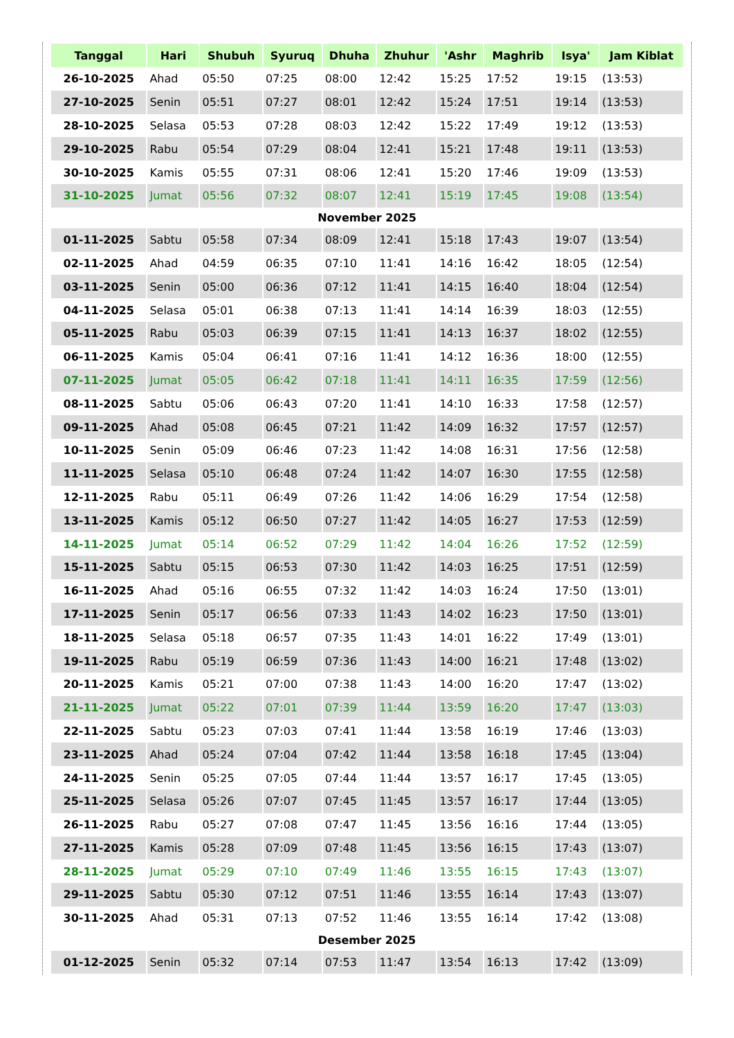| Tanggal | Hari | Shubuh | Syuruq | Dhuha | Zhuhur | 'Ashr | Maghrib | Isya' | Jam Kiblat |
| --- | --- | --- | --- | --- | --- | --- | --- | --- | --- |
| 26-10-2025 | Ahad | 05:50 | 07:25 | 08:00 | 12:42 | 15:25 | 17:52 | 19:15 | (13:53) |
| 27-10-2025 | Senin | 05:51 | 07:27 | 08:01 | 12:42 | 15:24 | 17:51 | 19:14 | (13:53) |
| 28-10-2025 | Selasa | 05:53 | 07:28 | 08:03 | 12:42 | 15:22 | 17:49 | 19:12 | (13:53) |
| 29-10-2025 | Rabu | 05:54 | 07:29 | 08:04 | 12:41 | 15:21 | 17:48 | 19:11 | (13:53) |
| 30-10-2025 | Kamis | 05:55 | 07:31 | 08:06 | 12:41 | 15:20 | 17:46 | 19:09 | (13:53) |
| 31-10-2025 | Jumat | 05:56 | 07:32 | 08:07 | 12:41 | 15:19 | 17:45 | 19:08 | (13:54) |
| November 2025 | | | | | | | | | |
| 01-11-2025 | Sabtu | 05:58 | 07:34 | 08:09 | 12:41 | 15:18 | 17:43 | 19:07 | (13:54) |
| 02-11-2025 | Ahad | 04:59 | 06:35 | 07:10 | 11:41 | 14:16 | 16:42 | 18:05 | (12:54) |
| 03-11-2025 | Senin | 05:00 | 06:36 | 07:12 | 11:41 | 14:15 | 16:40 | 18:04 | (12:54) |
| 04-11-2025 | Selasa | 05:01 | 06:38 | 07:13 | 11:41 | 14:14 | 16:39 | 18:03 | (12:55) |
| 05-11-2025 | Rabu | 05:03 | 06:39 | 07:15 | 11:41 | 14:13 | 16:37 | 18:02 | (12:55) |
| 06-11-2025 | Kamis | 05:04 | 06:41 | 07:16 | 11:41 | 14:12 | 16:36 | 18:00 | (12:55) |
| 07-11-2025 | Jumat | 05:05 | 06:42 | 07:18 | 11:41 | 14:11 | 16:35 | 17:59 | (12:56) |
| 08-11-2025 | Sabtu | 05:06 | 06:43 | 07:20 | 11:41 | 14:10 | 16:33 | 17:58 | (12:57) |
| 09-11-2025 | Ahad | 05:08 | 06:45 | 07:21 | 11:42 | 14:09 | 16:32 | 17:57 | (12:57) |
| 10-11-2025 | Senin | 05:09 | 06:46 | 07:23 | 11:42 | 14:08 | 16:31 | 17:56 | (12:58) |
| 11-11-2025 | Selasa | 05:10 | 06:48 | 07:24 | 11:42 | 14:07 | 16:30 | 17:55 | (12:58) |
| 12-11-2025 | Rabu | 05:11 | 06:49 | 07:26 | 11:42 | 14:06 | 16:29 | 17:54 | (12:58) |
| 13-11-2025 | Kamis | 05:12 | 06:50 | 07:27 | 11:42 | 14:05 | 16:27 | 17:53 | (12:59) |
| 14-11-2025 | Jumat | 05:14 | 06:52 | 07:29 | 11:42 | 14:04 | 16:26 | 17:52 | (12:59) |
| 15-11-2025 | Sabtu | 05:15 | 06:53 | 07:30 | 11:42 | 14:03 | 16:25 | 17:51 | (12:59) |
| 16-11-2025 | Ahad | 05:16 | 06:55 | 07:32 | 11:42 | 14:03 | 16:24 | 17:50 | (13:01) |
| 17-11-2025 | Senin | 05:17 | 06:56 | 07:33 | 11:43 | 14:02 | 16:23 | 17:50 | (13:01) |
| 18-11-2025 | Selasa | 05:18 | 06:57 | 07:35 | 11:43 | 14:01 | 16:22 | 17:49 | (13:01) |
| 19-11-2025 | Rabu | 05:19 | 06:59 | 07:36 | 11:43 | 14:00 | 16:21 | 17:48 | (13:02) |
| 20-11-2025 | Kamis | 05:21 | 07:00 | 07:38 | 11:43 | 14:00 | 16:20 | 17:47 | (13:02) |
| 21-11-2025 | Jumat | 05:22 | 07:01 | 07:39 | 11:44 | 13:59 | 16:20 | 17:47 | (13:03) |
| 22-11-2025 | Sabtu | 05:23 | 07:03 | 07:41 | 11:44 | 13:58 | 16:19 | 17:46 | (13:03) |
| 23-11-2025 | Ahad | 05:24 | 07:04 | 07:42 | 11:44 | 13:58 | 16:18 | 17:45 | (13:04) |
| 24-11-2025 | Senin | 05:25 | 07:05 | 07:44 | 11:44 | 13:57 | 16:17 | 17:45 | (13:05) |
| 25-11-2025 | Selasa | 05:26 | 07:07 | 07:45 | 11:45 | 13:57 | 16:17 | 17:44 | (13:05) |
| 26-11-2025 | Rabu | 05:27 | 07:08 | 07:47 | 11:45 | 13:56 | 16:16 | 17:44 | (13:05) |
| 27-11-2025 | Kamis | 05:28 | 07:09 | 07:48 | 11:45 | 13:56 | 16:15 | 17:43 | (13:07) |
| 28-11-2025 | Jumat | 05:29 | 07:10 | 07:49 | 11:46 | 13:55 | 16:15 | 17:43 | (13:07) |
| 29-11-2025 | Sabtu | 05:30 | 07:12 | 07:51 | 11:46 | 13:55 | 16:14 | 17:43 | (13:07) |
| 30-11-2025 | Ahad | 05:31 | 07:13 | 07:52 | 11:46 | 13:55 | 16:14 | 17:42 | (13:08) |
| Desember 2025 | | | | | | | | | |
| 01-12-2025 | Senin | 05:32 | 07:14 | 07:53 | 11:47 | 13:54 | 16:13 | 17:42 | (13:09) |